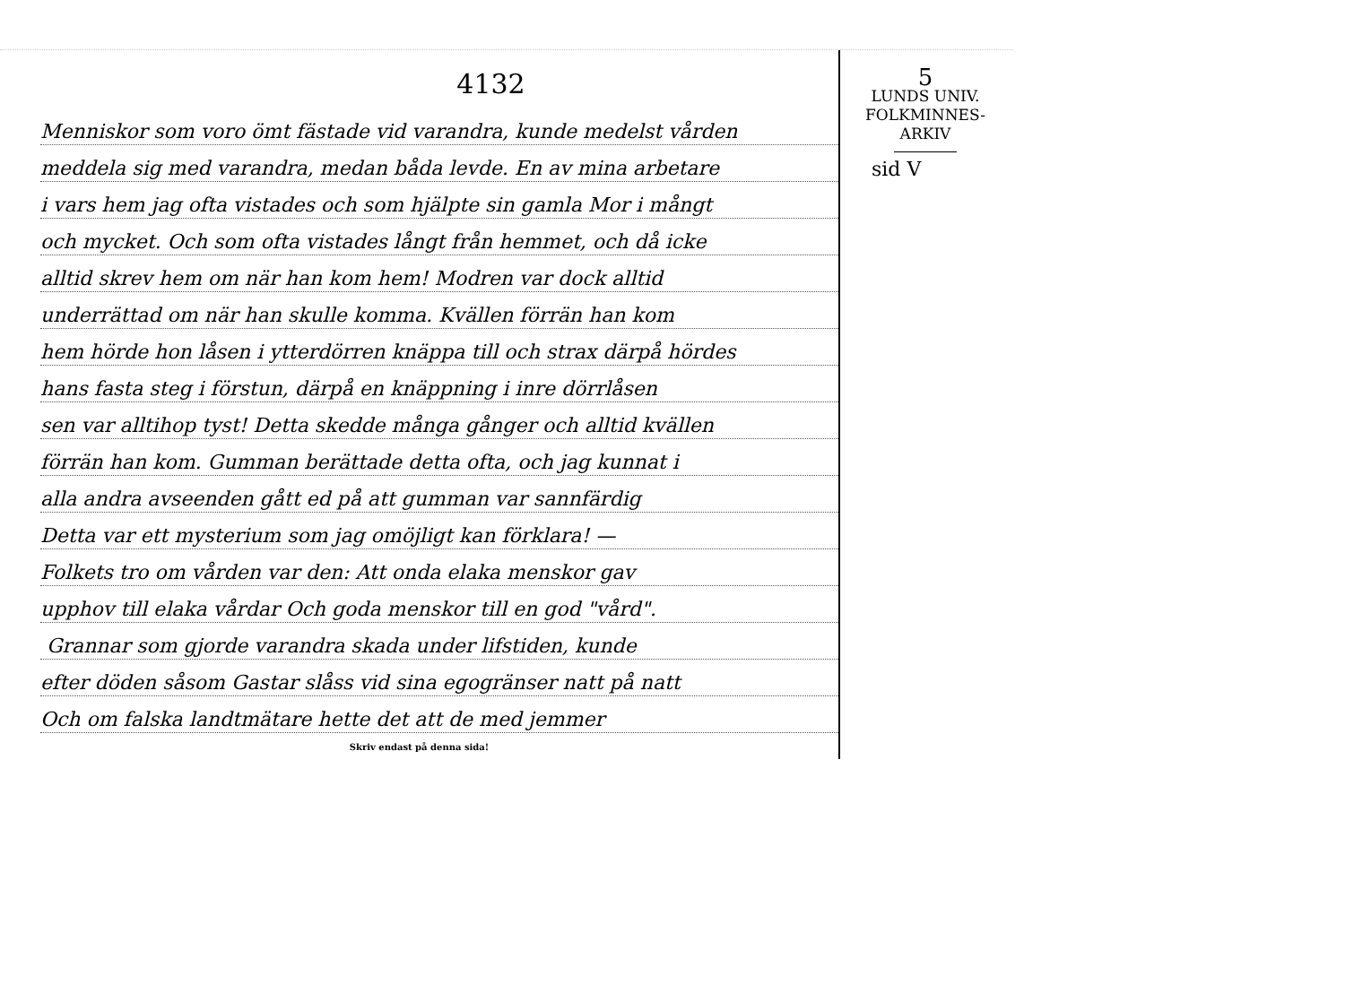4132
Menniskor som voro ömt fästade vid varandra, kunde medelst vården
meddela sig med varandra, medan båda levde. En av mina arbetare
i vars hem jag ofta vistades och som hjälpte sin gamla Mor i mångt
och mycket. Och som ofta vistades långt från hemmet, och då icke
alltid skrev hem om när han kom hem! Modren var dock alltid
underrättad om när han skulle komma. Kvällen förrän han kom
hem hörde hon låsen i ytterdörren knäppa till och strax därpå hördes
hans fasta steg i förstun, därpå en knäppning i inre dörrlåsen
sen var alltihop tyst! Detta skedde många gånger och alltid kvällen
förrän han kom. Gumman berättade detta ofta, och jag kunnat i
alla andra avseenden gått ed på att gumman var sannfärdig
Detta var ett mysterium som jag omöjligt kan förklara! —
Folkets tro om vården var den: Att onda elaka menskor gav
upphov till elaka vårdar Och goda menskor till en god "vård".
Grannar som gjorde varandra skada under lifstiden, kunde
efter döden såsom Gastar slåss vid sina egogränser natt på natt
Och om falska landtmätare hette det att de med jemmer
Skriv endast på denna sida!
5
LUNDS UNIV.
FOLKMINNES-
ARKIV
sid V